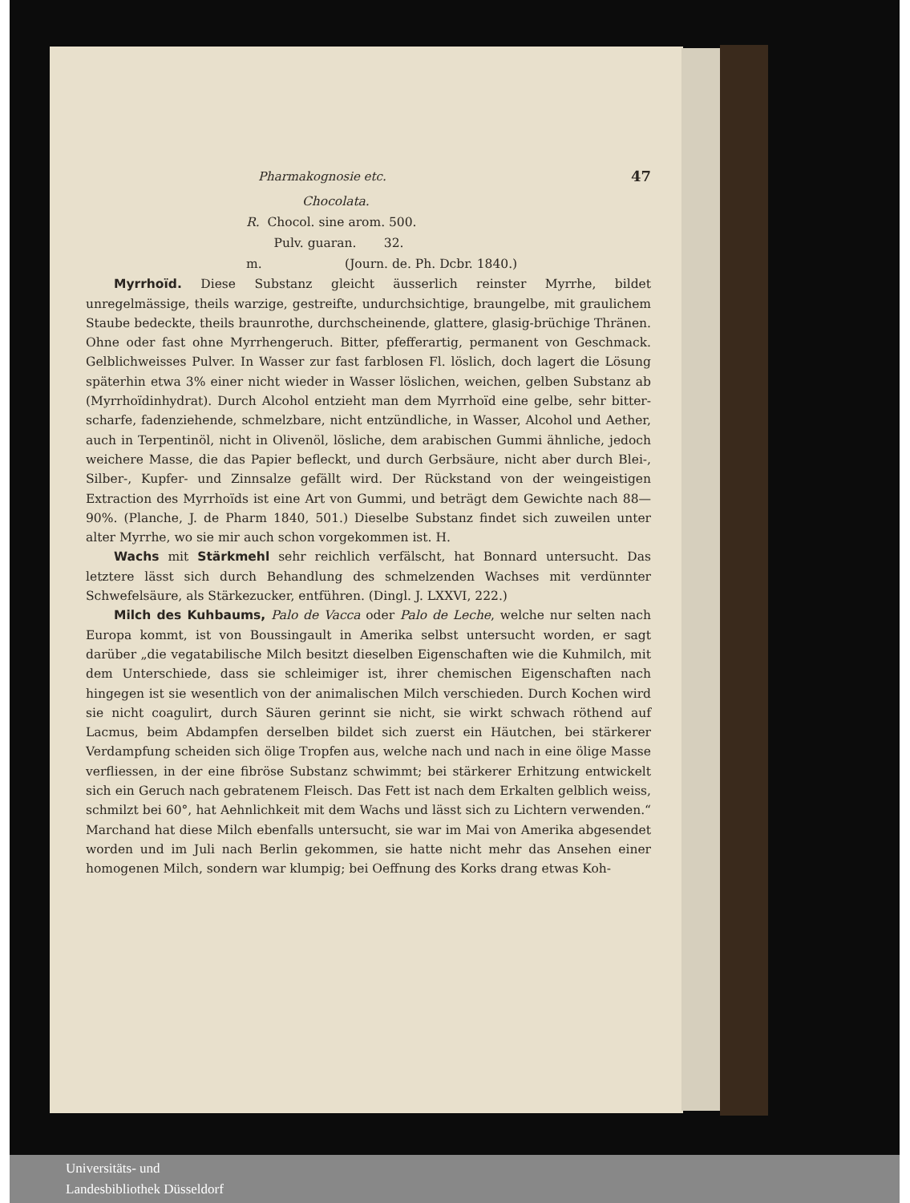Pharmakognosie etc. 47
Chocolata.
R. Chocol. sine arom. 500.
Pulv. guaran. 32.
m. (Journ. de. Ph. Dcbr. 1840.)
Myrrhoïd. Diese Substanz gleicht äusserlich reinster Myrrhe, bildet unregelmässige, theils warzige, gestreifte, undurchsichtige, braungelbe, mit graulichem Staube bedeckte, theils braunrothe, durchscheinende, glattere, glasig-brüchige Thränen. Ohne oder fast ohne Myrrhengeruch. Bitter, pfefferartig, permanent von Geschmack. Gelblichweisses Pulver. In Wasser zur fast farblosen Fl. löslich, doch lagert die Lösung späterhin etwa 3% einer nicht wieder in Wasser löslichen, weichen, gelben Substanz ab (Myrrhoïdinhydrat). Durch Alcohol entzieht man dem Myrrhoïd eine gelbe, sehr bitter-scharfe, fadenziehende, schmelzbare, nicht entzündliche, in Wasser, Alcohol und Aether, auch in Terpentinöl, nicht in Olivenöl, lösliche, dem arabischen Gummi ähnliche, jedoch weichere Masse, die das Papier befleckt, und durch Gerbsäure, nicht aber durch Blei-, Silber-, Kupfer- und Zinnsalze gefällt wird. Der Rückstand von der weingeistigen Extraction des Myrrhoïds ist eine Art von Gummi, und beträgt dem Gewichte nach 88—90%. (Planche, J. de Pharm 1840, 501.) Dieselbe Substanz findet sich zuweilen unter alter Myrrhe, wo sie mir auch schon vorgekommen ist. H.
Wachs mit Stärkmehl sehr reichlich verfälscht, hat Bonnard untersucht. Das letztere lässt sich durch Behandlung des schmelzenden Wachses mit verdünnter Schwefelsäure, als Stärkezucker, entführen. (Dingl. J. LXXVI, 222.)
Milch des Kuhbaums, Palo de Vacca oder Palo de Leche, welche nur selten nach Europa kommt, ist von Boussingault in Amerika selbst untersucht worden, er sagt darüber „die vegatabilische Milch besitzt dieselben Eigenschaften wie die Kuhmilch, mit dem Unterschiede, dass sie schleimiger ist, ihrer chemischen Eigenschaften nach hingegen ist sie wesentlich von der animalischen Milch verschieden. Durch Kochen wird sie nicht coagulirt, durch Säuren gerinnt sie nicht, sie wirkt schwach röthend auf Lacmus, beim Abdampfen derselben bildet sich zuerst ein Häutchen, bei stärkerer Verdampfung scheiden sich ölige Tropfen aus, welche nach und nach in eine ölige Masse verfliessen, in der eine fibröse Substanz schwimmt; bei stärkerer Erhitzung entwickelt sich ein Geruch nach gebratenem Fleisch. Das Fett ist nach dem Erkalten gelblich weiss, schmilzt bei 60°, hat Aehnlichkeit mit dem Wachs und lässt sich zu Lichtern verwenden.“ Marchand hat diese Milch ebenfalls untersucht, sie war im Mai von Amerika abgesendet worden und im Juli nach Berlin gekommen, sie hatte nicht mehr das Ansehen einer homogenen Milch, sondern war klumpig; bei Oeffnung des Korks drang etwas Koh-
Universitäts- und
Landesbibliothek Düsseldorf